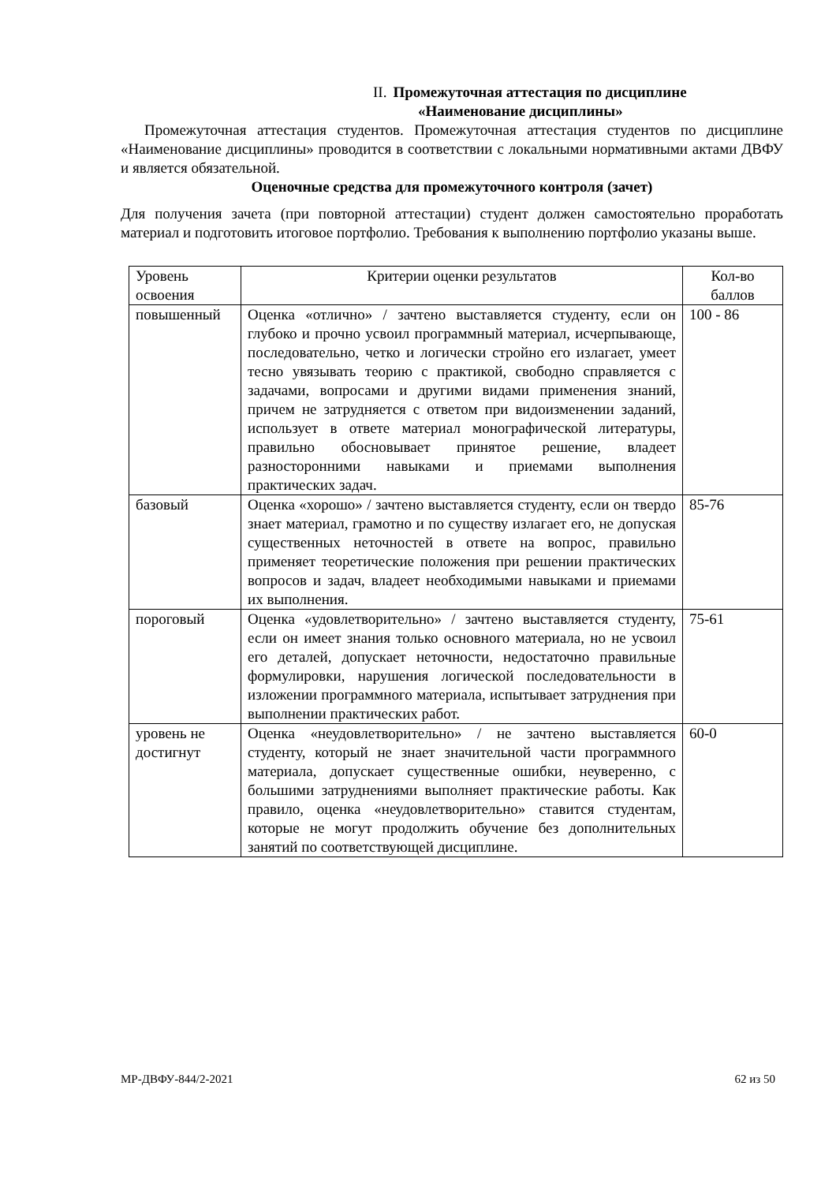II. Промежуточная аттестация по дисциплине
«Наименование дисциплины»
Промежуточная аттестация студентов. Промежуточная аттестация студентов по дисциплине «Наименование дисциплины» проводится в соответствии с локальными нормативными актами ДВФУ и является обязательной.
Оценочные средства для промежуточного контроля (зачет)
Для получения зачета (при повторной аттестации) студент должен самостоятельно проработать материал и подготовить итоговое портфолио. Требования к выполнению портфолио указаны выше.
| Уровень освоения | Критерии оценки результатов | Кол-во баллов |
| --- | --- | --- |
| повышенный | Оценка «отлично» / зачтено выставляется студенту, если он глубоко и прочно усвоил программный материал, исчерпывающе, последовательно, четко и логически стройно его излагает, умеет тесно увязывать теорию с практикой, свободно справляется с задачами, вопросами и другими видами применения знаний, причем не затрудняется с ответом при видоизменении заданий, использует в ответе материал монографической литературы, правильно обосновывает принятое решение, владеет разносторонними навыками и приемами выполнения практических задач. | 100 - 86 |
| базовый | Оценка «хорошо» / зачтено выставляется студенту, если он твердо знает материал, грамотно и по существу излагает его, не допуская существенных неточностей в ответе на вопрос, правильно применяет теоретические положения при решении практических вопросов и задач, владеет необходимыми навыками и приемами их выполнения. | 85-76 |
| пороговый | Оценка «удовлетворительно» / зачтено выставляется студенту, если он имеет знания только основного материала, но не усвоил его деталей, допускает неточности, недостаточно правильные формулировки, нарушения логической последовательности в изложении программного материала, испытывает затруднения при выполнении практических работ. | 75-61 |
| уровень не достигнут | Оценка «неудовлетворительно» / не зачтено выставляется студенту, который не знает значительной части программного материала, допускает существенные ошибки, неуверенно, с большими затруднениями выполняет практические работы. Как правило, оценка «неудовлетворительно» ставится студентам, которые не могут продолжить обучение без дополнительных занятий по соответствующей дисциплине. | 60-0 |
МР-ДВФУ-844/2-2021 62 из 50